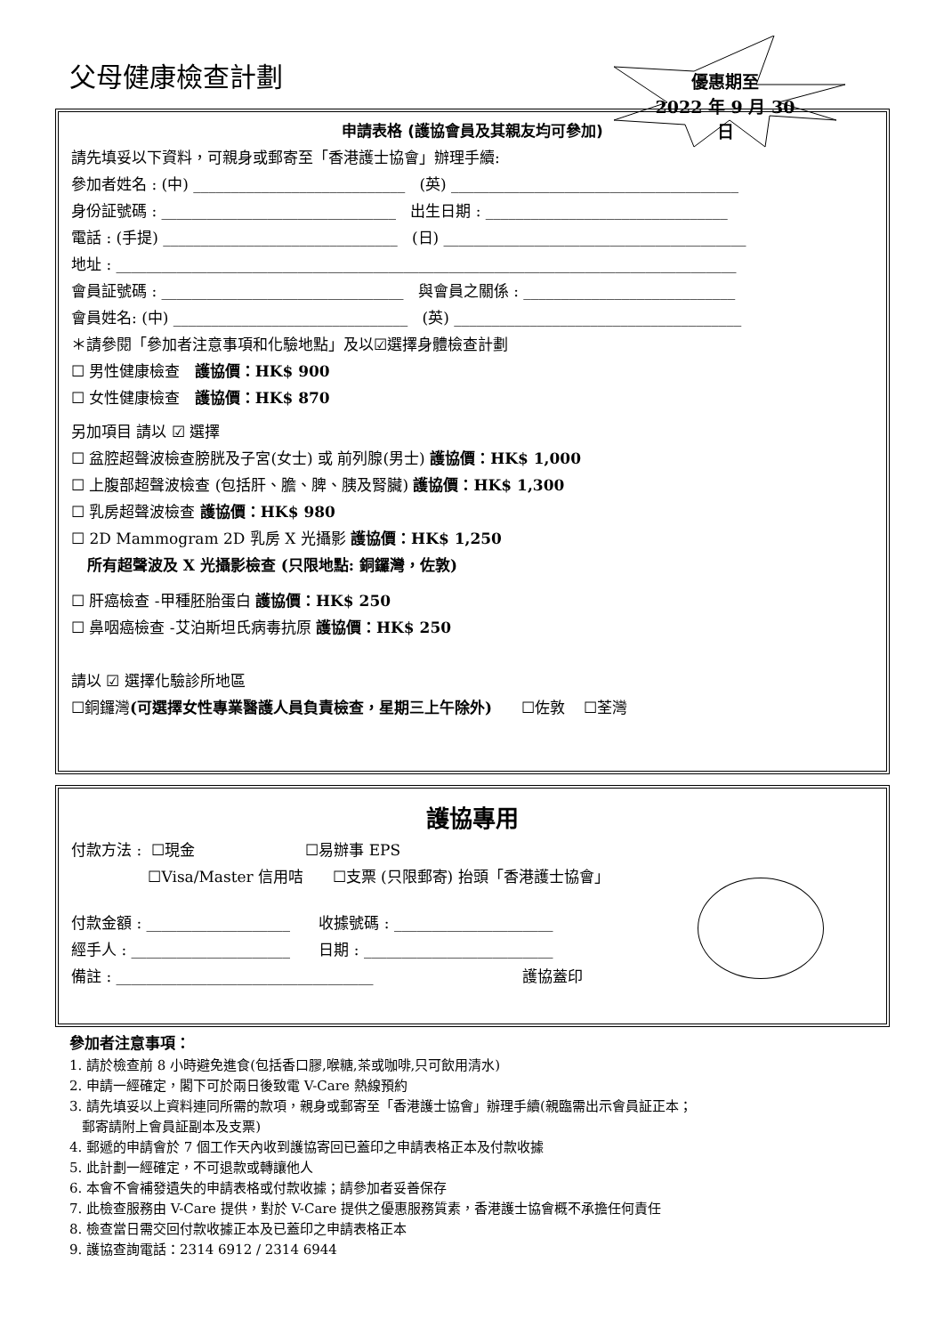父母健康檢查計劃
優惠期至
2022 年 9 月 30 日
申請表格 (護協會員及其親友均可參加)
請先填妥以下資料，可親身或郵寄至「香港護士協會」辦理手續:
參加者姓名 : (中) ____________________________ (英) ______________________________________
身份証號碼 : _______________________________ 出生日期 : ________________________________
電話 : (手提) _______________________________ (日) ________________________________________
地址 : __________________________________________________________________________________
會員証號碼 : ________________________________ 與會員之關係 : ____________________________
會員姓名: (中) _______________________________ (英) ______________________________________
＊請參閱「參加者注意事項和化驗地點」及以☑選擇身體檢查計劃
☐ 男性健康檢查 護協價：HK$ 900
☐ 女性健康檢查 護協價：HK$ 870
另加項目 請以 ☑ 選擇
☐ 盆腔超聲波檢查膀胱及子宮(女士) 或 前列腺(男士) 護協價：HK$ 1,000
☐ 上腹部超聲波檢查 (包括肝、膽、脾、胰及腎臟) 護協價：HK$ 1,300
☐ 乳房超聲波檢查 護協價：HK$ 980
☐ 2D Mammogram 2D 乳房 X 光攝影 護協價：HK$ 1,250
所有超聲波及 X 光攝影檢查 (只限地點: 銅鑼灣，佐敦)
☐ 肝癌檢查 -甲種胚胎蛋白 護協價：HK$ 250
☐ 鼻咽癌檢查 -艾泊斯坦氏病毒抗原 護協價：HK$ 250
請以 ☑ 選擇化驗診所地區
☐銅鑼灣(可選擇女性專業醫護人員負責檢查，星期三上午除外) ☐佐敦 ☐荃灣
護協專用
付款方法 : ☐現金 ☐易辦事 EPS
☐Visa/Master 信用咭 ☐支票 (只限郵寄) 抬頭「香港護士協會」
付款金額 : ___________________ 收據號碼 : _____________________
經手人 : _____________________ 日期 : _________________________
備註 : __________________________________ 護協蓋印
參加者注意事項：
1. 請於檢查前 8 小時避免進食(包括香口膠,喉糖,茶或咖啡,只可飲用清水)
2. 申請一經確定，閣下可於兩日後致電 V-Care 熱線預約
3. 請先填妥以上資料連同所需的款項，親身或郵寄至「香港護士協會」辦理手續(親臨需出示會員証正本；
郵寄請附上會員証副本及支票)
4. 郵遞的申請會於 7 個工作天內收到護協寄回已蓋印之申請表格正本及付款收據
5. 此計劃一經確定，不可退款或轉讓他人
6. 本會不會補發遺失的申請表格或付款收據；請參加者妥善保存
7. 此檢查服務由 V-Care 提供，對於 V-Care 提供之優惠服務質素，香港護士協會概不承擔任何責任
8. 檢查當日需交回付款收據正本及已蓋印之申請表格正本
9. 護協查詢電話：2314 6912 / 2314 6944